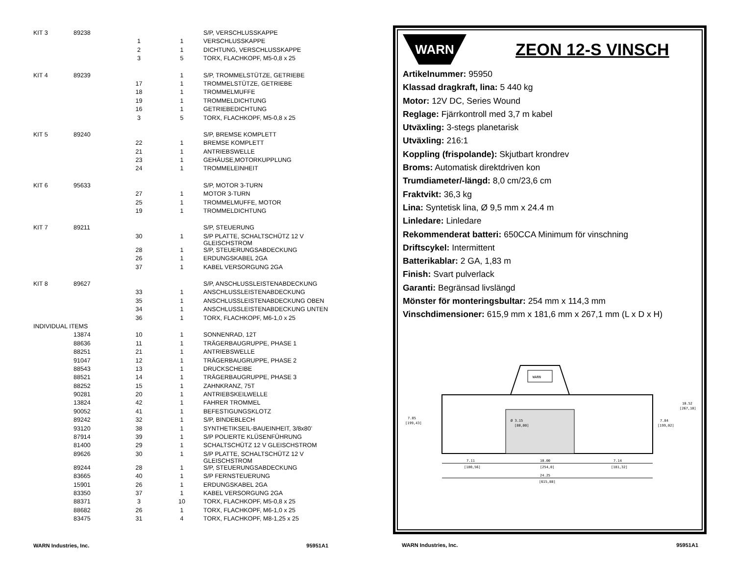| KIT 3 | 89238 | | | S/P, VERSCHLUSSKAPPE |
| | | 1 | 1 | VERSCHLUSSKAPPE |
| | | 2 | 1 | DICHTUNG, VERSCHLUSSKAPPE |
| | | 3 | 5 | TORX, FLACHKOPF, M5-0,8 x 25 |
| KIT 4 | 89239 | | 1 | S/P, TROMMELSTÜTZE, GETRIEBE |
| | | 17 | 1 | TROMMELSTÜTZE, GETRIEBE |
| | | 18 | 1 | TROMMELMUFFE |
| | | 19 | 1 | TROMMELDICHTUNG |
| | | 16 | 1 | GETRIEBEDICHTUNG |
| | | 3 | 5 | TORX, FLACHKOPF, M5-0,8 x 25 |
| KIT 5 | 89240 | | | S/P, BREMSE KOMPLETT |
| | | 22 | 1 | BREMSE KOMPLETT |
| | | 21 | 1 | ANTRIEBSWELLE |
| | | 23 | 1 | GEHÄUSE,MOTORKUPPLUNG |
| | | 24 | 1 | TROMMELEINHEIT |
| KIT 6 | 95633 | | | S/P, MOTOR 3-TURN |
| | | 27 | 1 | MOTOR 3-TURN |
| | | 25 | 1 | TROMMELMUFFE, MOTOR |
| | | 19 | 1 | TROMMELDICHTUNG |
| KIT 7 | 89211 | | | S/P, STEUERUNG |
| | | 30 | 1 | S/P PLATTE, SCHALTSCHÜTZ 12 V GLEISCHSTROM |
| | | 28 | 1 | S/P, STEUERUNGSABDECKUNG |
| | | 26 | 1 | ERDUNGSKABEL 2GA |
| | | 37 | 1 | KABEL VERSORGUNG 2GA |
| KIT 8 | 89627 | | | S/P, ANSCHLUSSLEISTENABDECKUNG |
| | | 33 | 1 | ANSCHLUSSLEISTENABDECKUNG |
| | | 35 | 1 | ANSCHLUSSLEISTENABDECKUNG OBEN |
| | | 34 | 1 | ANSCHLUSSLEISTENABDECKUNG UNTEN |
| | | 36 | 1 | TORX, FLACHKOPF, M6-1,0 x 25 |
| INDIVIDUAL ITEMS | | | | |
| | 13874 | 10 | 1 | SONNENRAD, 12T |
| | 88636 | 11 | 1 | TRÄGERBAUGRUPPE, PHASE 1 |
| | 88251 | 21 | 1 | ANTRIEBSWELLE |
| | 91047 | 12 | 1 | TRÄGERBAUGRUPPE, PHASE 2 |
| | 88543 | 13 | 1 | DRUCKSCHEIBE |
| | 88521 | 14 | 1 | TRÄGERBAUGRUPPE, PHASE 3 |
| | 88252 | 15 | 1 | ZAHNKRANZ, 75T |
| | 90281 | 20 | 1 | ANTRIEBSKEILWELLE |
| | 13824 | 42 | 1 | FAHRER TROMMEL |
| | 90052 | 41 | 1 | BEFESTIGUNGSKLOTZ |
| | 89242 | 32 | 1 | S/P, BINDEBLECH |
| | 93120 | 38 | 1 | SYNTHETIKSEIL-BAUEINHEIT, 3/8x80’ |
| | 87914 | 39 | 1 | S/P POLIERTE KLÜSENFÜHRUNG |
| | 81400 | 29 | 1 | SCHALTSCHÜTZ 12 V GLEISCHSTROM |
| | 89626 | 30 | 1 | S/P PLATTE, SCHALTSCHÜTZ 12 V GLEISCHSTROM |
| | 89244 | 28 | 1 | S/P, STEUERUNGSABDECKUNG |
| | 83665 | 40 | 1 | S/P FERNSTEUERUNG |
| | 15901 | 26 | 1 | ERDUNGSKABEL 2GA |
| | 83350 | 37 | 1 | KABEL VERSORGUNG 2GA |
| | 88371 | 3 | 10 | TORX, FLACHKOPF, M5-0,8 x 25 |
| | 88682 | 26 | 1 | TORX, FLACHKOPF, M6-1,0 x 25 |
| | 83475 | 31 | 4 | TORX, FLACHKOPF, M8-1,25 x 25 |
WARN Industries, Inc. 95951A1
WARN
ZEON 12-S VINSCH
Artikelnummer: 95950
Klassad dragkraft, lina: 5 440 kg
Motor: 12V DC, Series Wound
Reglage: Fjärrkontroll med 3,7 m kabel
Utväxling: 3-stegs planetarisk
Utväxling: 216:1
Koppling (frispolande): Skjutbart krondrev
Broms: Automatisk direktdriven kon
Trumdiameter/-längd: 8,0 cm/23,6 cm
Fraktvikt: 36,3 kg
Lina: Syntetisk lina, Ø 9,5 mm x 24.4 m
Linledare: Linledare
Rekommenderat batteri: 650CCA Minimum för vinschning
Driftscykel: Intermittent
Batterikablar: 2 GA, 1,83 m
Finish: Svart pulverlack
Garanti: Begränsad livslängd
Mönster för monteringsbultar: 254 mm x 114,3 mm
Vinschdimensioner: 615,9 mm x 181,6 mm x 267,1 mm (L x D x H)
WARN
7.85
[199,43]
Ø 3.15
[80,00]
7.84
[199,02]
10.52
[267,10]
7.11
[180,56]
10.00
[254,0]
7.14
[181,32]
24.25
[615,88]
WARN Industries, Inc. 95951A1